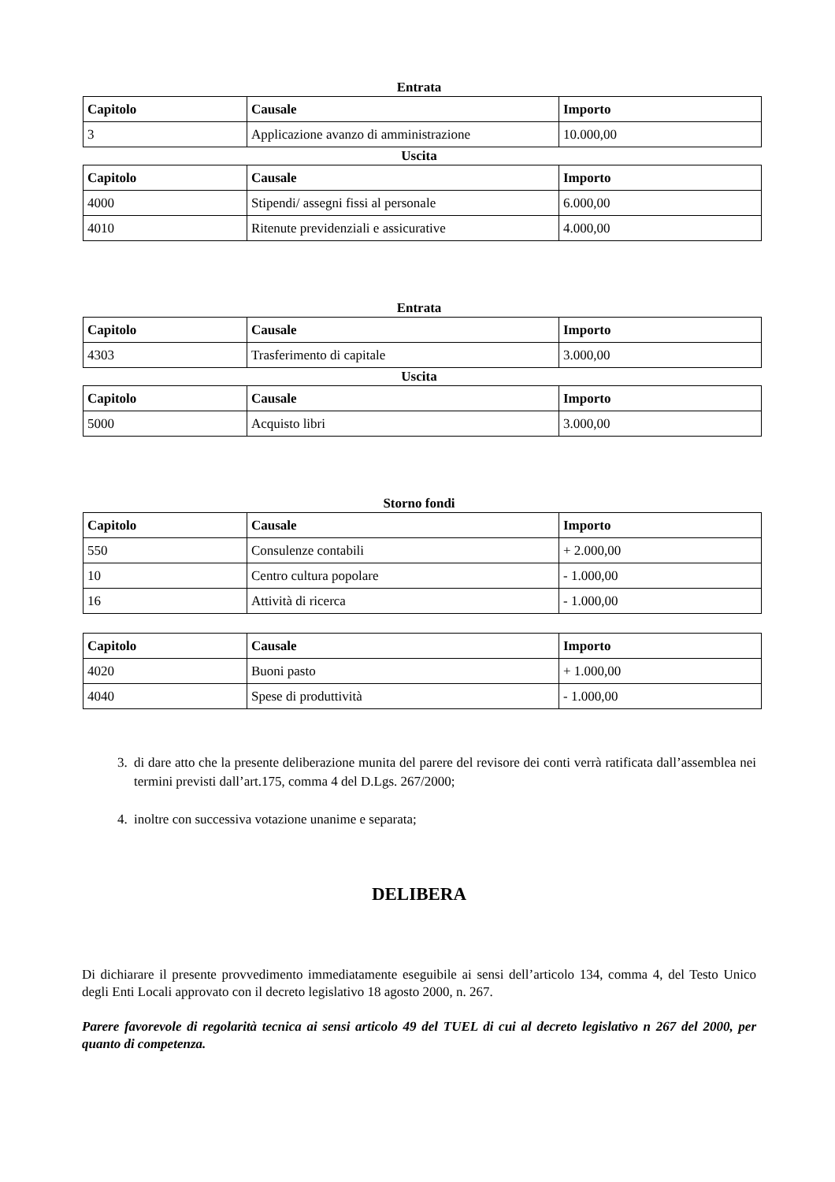Entrata
| Capitolo | Causale | Importo |
| --- | --- | --- |
| 3 | Applicazione avanzo di amministrazione | 10.000,00 |
Uscita
| Capitolo | Causale | Importo |
| --- | --- | --- |
| 4000 | Stipendi/ assegni fissi al personale | 6.000,00 |
| 4010 | Ritenute previdenziali e assicurative | 4.000,00 |
Entrata
| Capitolo | Causale | Importo |
| --- | --- | --- |
| 4303 | Trasferimento di capitale | 3.000,00 |
Uscita
| Capitolo | Causale | Importo |
| --- | --- | --- |
| 5000 | Acquisto libri | 3.000,00 |
Storno fondi
| Capitolo | Causale | Importo |
| --- | --- | --- |
| 550 | Consulenze contabili | + 2.000,00 |
| 10 | Centro cultura popolare | - 1.000,00 |
| 16 | Attività di ricerca | - 1.000,00 |
| Capitolo | Causale | Importo |
| --- | --- | --- |
| 4020 | Buoni pasto | + 1.000,00 |
| 4040 | Spese di produttività | - 1.000,00 |
3. di dare atto che la presente deliberazione munita del parere del revisore dei conti verrà ratificata dall’assemblea nei termini previsti dall’art.175, comma 4 del D.Lgs. 267/2000;
4. inoltre con successiva votazione unanime e separata;
DELIBERA
Di dichiarare il presente provvedimento immediatamente eseguibile ai sensi dell’articolo 134, comma 4, del Testo Unico degli Enti Locali approvato con il decreto legislativo 18 agosto 2000, n. 267.
Parere favorevole di regolarità tecnica ai sensi articolo 49 del TUEL di cui al decreto legislativo n 267 del 2000, per quanto di competenza.